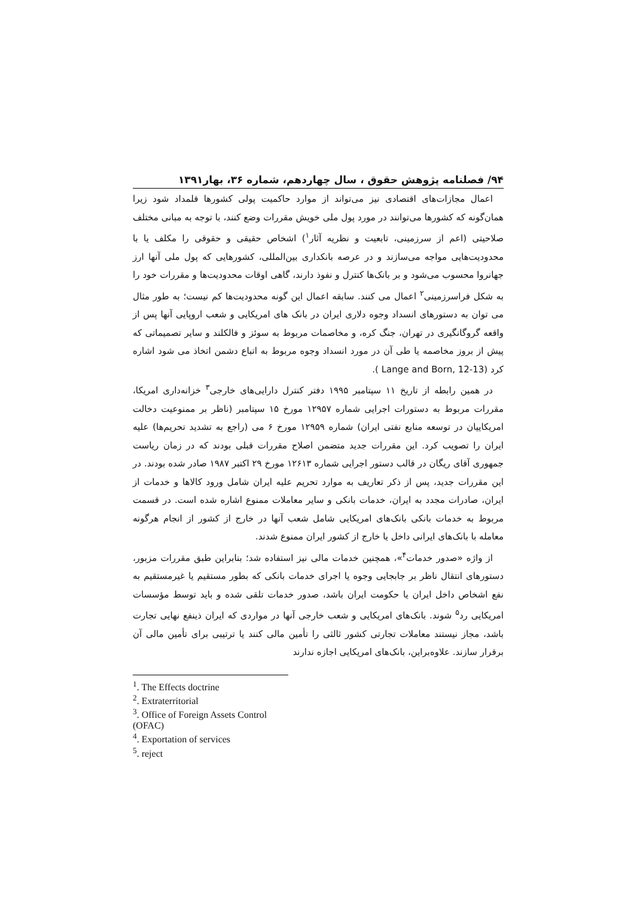۹۴/ فصلنامه پژوهش حقوق ، سال چهاردهم، شماره ۳۶، بهار۱۳۹۱
اعمال مجازات‌های اقتصادی نیز می‌تواند از موارد حاکمیت پولی کشورها قلمداد شود زیرا همان‌گونه که کشورها می‌توانند در مورد پول ملی خویش مقررات وضع کنند، با توجه به مبانی مختلف صلاحیتی (اعم از سرزمینی، تابعیت و نظریه آثار<sup>۱</sup>) اشخاص حقیقی و حقوقی را مکلف یا با محدودیت‌هایی مواجه می‌سازند و در عرصه بانکداری بین‌المللی، کشورهایی که پول ملی آنها ارز جهانروا محسوب می‌شود و بر بانک‌ها کنترل و نفوذ دارند، گاهی اوقات محدودیت‌ها و مقررات خود را به شکل فراسرزمینی<sup>۲</sup> اعمال می کنند. سابقه اعمال این گونه محدودیت‌ها کم نیست؛ به طور مثال می توان به دستورهای انسداد وجوه دلاری ایران در بانک های امریکایی و شعب اروپایی آنها پس از واقعه گروگانگیری در تهران، جنگ کره، و مخاصمات مربوط به سوئز و فالکلند و سایر تصمیماتی که پیش از بروز مخاصمه یا طی آن در مورد انسداد وجوه مربوط به اتباع دشمن اتخاذ می شود اشاره کرد (Lange and Born, 12-13 ).
در همین رابطه از تاریخ ۱۱ سپتامبر ۱۹۹۵ دفتر کنترل دارایی‌های خارجی<sup>۳</sup> خزانه‌داری امریکا، مقررات مربوط به دستورات اجرایی شماره ۱۲۹۵۷ مورخ ۱۵ سپتامبر (ناظر بر ممنوعیت دخالت امریکاییان در توسعه منابع نفتی ایران) شماره ۱۲۹۵۹ مورخ ۶ می (راجع به تشدید تحریم‌ها) علیه ایران را تصویب کرد. این مقررات جدید متضمن اصلاح مقررات قبلی بودند که در زمان ریاست جمهوری آقای ریگان در قالب دستور اجرایی شماره ۱۲۶۱۳ مورخ ۲۹ اکتبر ۱۹۸۷ صادر شده بودند. در این مقررات جدید، پس از ذکر تعاریف به موارد تحریم علیه ایران شامل ورود کالاها و خدمات از ایران، صادرات مجدد به ایران، خدمات بانکی و سایر معاملات ممنوع اشاره شده است. در قسمت مربوط به خدمات بانکی بانک‌های امریکایی شامل شعب آنها در خارج از کشور از انجام هرگونه معامله با بانک‌های ایرانی داخل یا خارج از کشور ایران ممنوع شدند.
از واژه «صدور خدمات<sup>۴</sup>»، همچنین خدمات مالی نیز استفاده شد؛ بنابراین طبق مقررات مزبور، دستورهای انتقال ناظر بر جابجایی وجوه یا اجرای خدمات بانکی که بطور مستقیم یا غیرمستقیم به نفع اشخاص داخل ایران یا حکومت ایران باشد، صدور خدمات تلقی شده و باید توسط مؤسسات امریکایی رد<sup>۵</sup> شوند. بانک‌های امریکایی و شعب خارجی آنها در مواردی که ایران ذینفع نهایی تجارت باشد، مجاز نیستند معاملات تجارتی کشور ثالثی را تأمین مالی کنند یا ترتیبی برای تأمین مالی آن برقرار سازند. علاوه‌براین، بانک‌های امریکایی اجازه ندارند
<sup>1</sup>. The Effects doctrine
<sup>2</sup>. Extraterritorial
<sup>3</sup>. Office of Foreign Assets Control (OFAC)
<sup>4</sup>. Exportation of services
<sup>5</sup>. reject